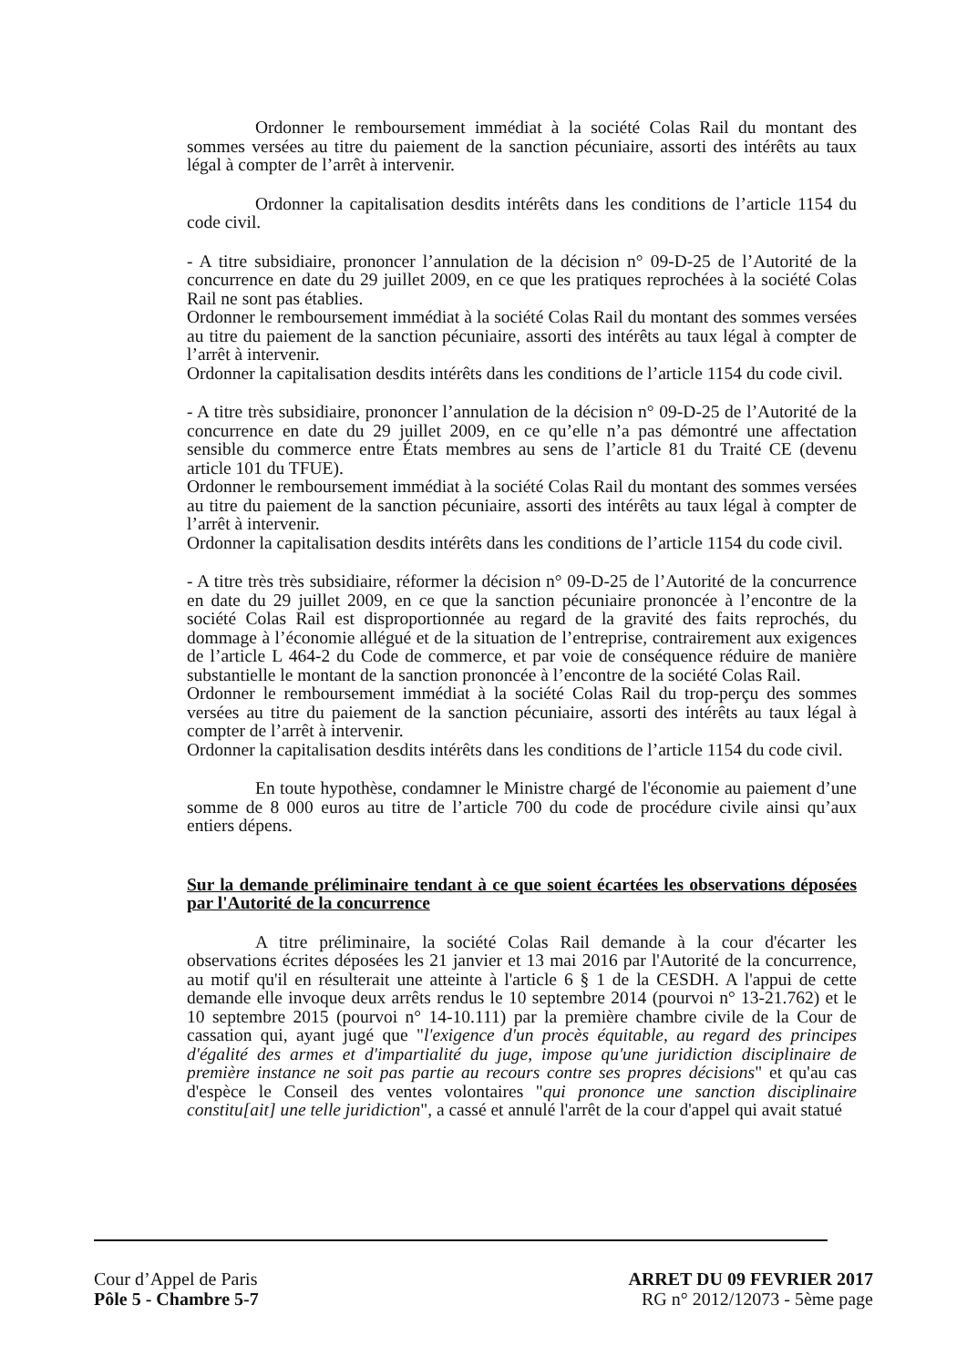Ordonner le remboursement immédiat à la société Colas Rail du montant des sommes versées au titre du paiement de la sanction pécuniaire, assorti des intérêts au taux légal à compter de l’arrêt à intervenir.
Ordonner la capitalisation desdits intérêts dans les conditions de l’article 1154 du code civil.
- A titre subsidiaire, prononcer l’annulation de la décision n° 09-D-25 de l’Autorité de la concurrence en date du 29 juillet 2009, en ce que les pratiques reprochées à la société Colas Rail ne sont pas établies.
Ordonner le remboursement immédiat à la société Colas Rail du montant des sommes versées au titre du paiement de la sanction pécuniaire, assorti des intérêts au taux légal à compter de l’arrêt à intervenir.
Ordonner la capitalisation desdits intérêts dans les conditions de l’article 1154 du code civil.
- A titre très subsidiaire, prononcer l’annulation de la décision n° 09-D-25 de l’Autorité de la concurrence en date du 29 juillet 2009, en ce qu’elle n’a pas démontré une affectation sensible du commerce entre États membres au sens de l’article 81 du Traité CE (devenu article 101 du TFUE).
Ordonner le remboursement immédiat à la société Colas Rail du montant des sommes versées au titre du paiement de la sanction pécuniaire, assorti des intérêts au taux légal à compter de l’arrêt à intervenir.
Ordonner la capitalisation desdits intérêts dans les conditions de l’article 1154 du code civil.
- A titre très très subsidiaire, réformer la décision n° 09-D-25 de l’Autorité de la concurrence en date du 29 juillet 2009, en ce que la sanction pécuniaire prononcée à l’encontre de la société Colas Rail est disproportionnée au regard de la gravité des faits reprochés, du dommage à l’économie allégué et de la situation de l’entreprise, contrairement aux exigences de l’article L 464-2 du Code de commerce, et par voie de conséquence réduire de manière substantielle le montant de la sanction prononcée à l’encontre de la société Colas Rail.
Ordonner le remboursement immédiat à la société Colas Rail du trop-perçu des sommes versées au titre du paiement de la sanction pécuniaire, assorti des intérêts au taux légal à compter de l’arrêt à intervenir.
Ordonner la capitalisation desdits intérêts dans les conditions de l’article 1154 du code civil.
En toute hypothèse, condamner le Ministre chargé de l'économie au paiement d’une somme de 8 000 euros au titre de l’article 700 du code de procédure civile ainsi qu’aux entiers dépens.
Sur la demande préliminaire tendant à ce que soient écartées les observations déposées par l'Autorité de la concurrence
A titre préliminaire, la société Colas Rail demande à la cour d'écarter les observations écrites déposées les 21 janvier et 13 mai 2016 par l'Autorité de la concurrence, au motif qu'il en résulterait une atteinte à l'article 6 § 1 de la CESDH. A l'appui de cette demande elle invoque deux arrêts rendus le 10 septembre 2014 (pourvoi n° 13-21.762) et le 10 septembre 2015 (pourvoi n° 14-10.111) par la première chambre civile de la Cour de cassation qui, ayant jugé que "l'exigence d'un procès équitable, au regard des principes d'égalité des armes et d'impartialité du juge, impose qu'une juridiction disciplinaire de première instance ne soit pas partie au recours contre ses propres décisions" et qu'au cas d'espèce le Conseil des ventes volontaires "qui prononce une sanction disciplinaire constitu[ait] une telle juridiction", a cassé et annulé l'arrêt de la cour d'appel qui avait statué
Cour d’Appel de Paris
Pôle 5 - Chambre 5-7
ARRET DU 09 FEVRIER 2017
RG n° 2012/12073 - 5ème page